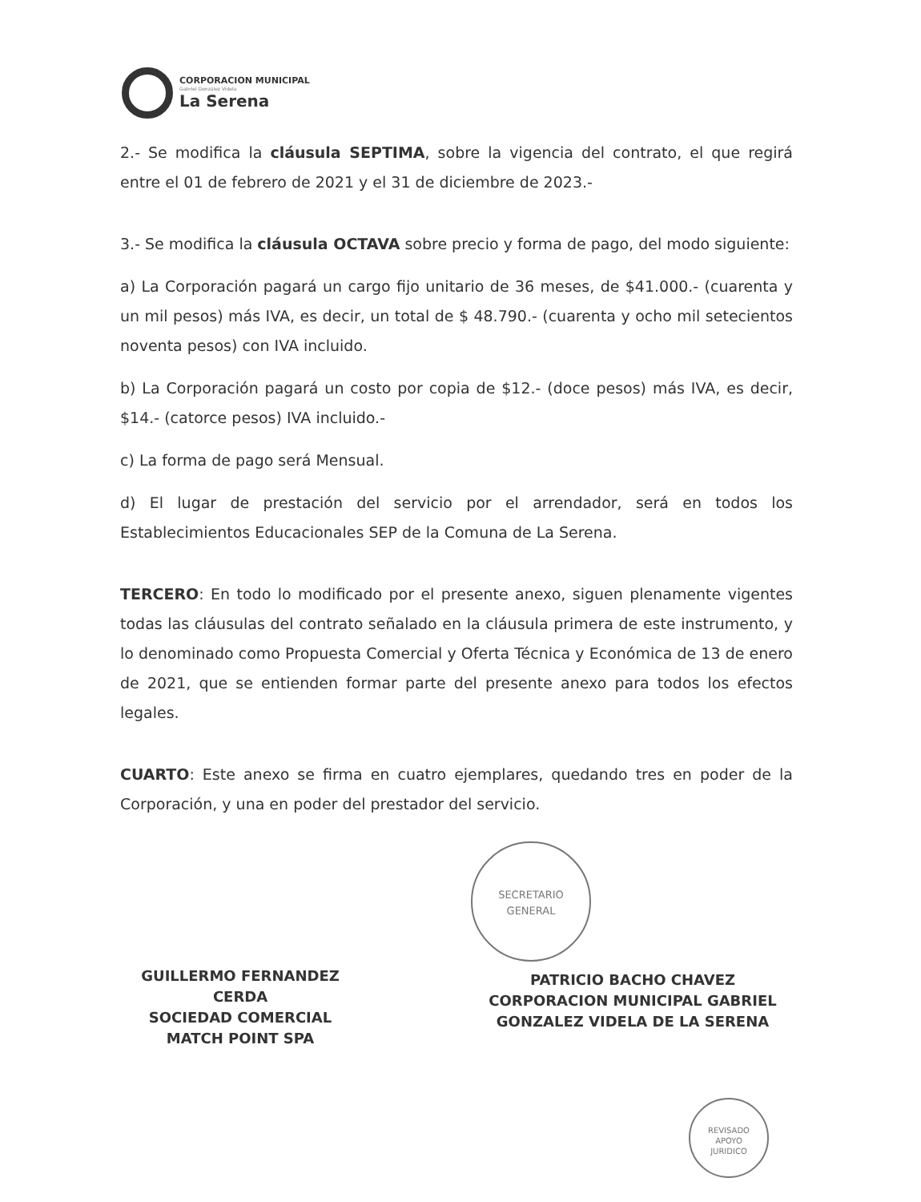CORPORACION MUNICIPAL
Gabriel González Videla
La Serena
2.- Se modifica la cláusula SEPTIMA, sobre la vigencia del contrato, el que regirá entre el 01 de febrero de 2021 y el 31 de diciembre de 2023.-
3.- Se modifica la cláusula OCTAVA sobre precio y forma de pago, del modo siguiente:
a) La Corporación pagará un cargo fijo unitario de 36 meses, de $41.000.- (cuarenta y un mil pesos) más IVA, es decir, un total de $ 48.790.- (cuarenta y ocho mil setecientos noventa pesos) con IVA incluido.
b) La Corporación pagará un costo por copia de $12.- (doce pesos) más IVA, es decir, $14.- (catorce pesos) IVA incluido.-
c) La forma de pago será Mensual.
d) El lugar de prestación del servicio por el arrendador, será en todos los Establecimientos Educacionales SEP de la Comuna de La Serena.
TERCERO: En todo lo modificado por el presente anexo, siguen plenamente vigentes todas las cláusulas del contrato señalado en la cláusula primera de este instrumento, y lo denominado como Propuesta Comercial y Oferta Técnica y Económica de 13 de enero de 2021, que se entienden formar parte del presente anexo para todos los efectos legales.
CUARTO: Este anexo se firma en cuatro ejemplares, quedando tres en poder de la Corporación, y una en poder del prestador del servicio.
SECRETARIO
GENERAL
GUILLERMO FERNANDEZ CERDA
SOCIEDAD COMERCIAL
MATCH POINT SPA
PATRICIO BACHO CHAVEZ
CORPORACION MUNICIPAL GABRIEL
GONZALEZ VIDELA DE LA SERENA
REVISADO
APOYO
JURIDICO